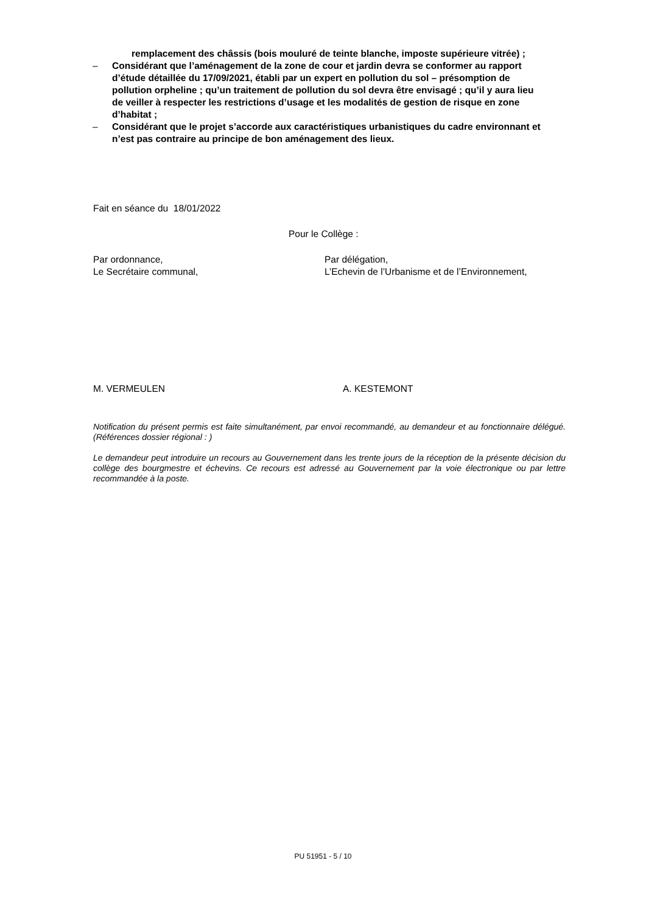remplacement des châssis (bois mouluré de teinte blanche, imposte supérieure vitrée) ;
– Considérant que l’aménagement de la zone de cour et jardin devra se conformer au rapport d’étude détaillée du 17/09/2021, établi par un expert en pollution du sol – présomption de pollution orpheline ; qu’un traitement de pollution du sol devra être envisagé ; qu’il y aura lieu de veiller à respecter les restrictions d’usage et les modalités de gestion de risque en zone d’habitat ;
– Considérant que le projet s’accorde aux caractéristiques urbanistiques du cadre environnant et n’est pas contraire au principe de bon aménagement des lieux.
Fait en séance du 18/01/2022
Pour le Collège :
Par ordonnance,
Le Secrétaire communal,
Par délégation,
L’Echevin de l’Urbanisme et de l’Environnement,
M. VERMEULEN A. KESTEMONT
Notification du présent permis est faite simultanément, par envoi recommandé, au demandeur et au fonctionnaire délégué. (Références dossier régional : )
Le demandeur peut introduire un recours au Gouvernement dans les trente jours de la réception de la présente décision du collège des bourgmestre et échevins. Ce recours est adressé au Gouvernement par la voie électronique ou par lettre recommandée à la poste.
PU 51951 - 5 / 10